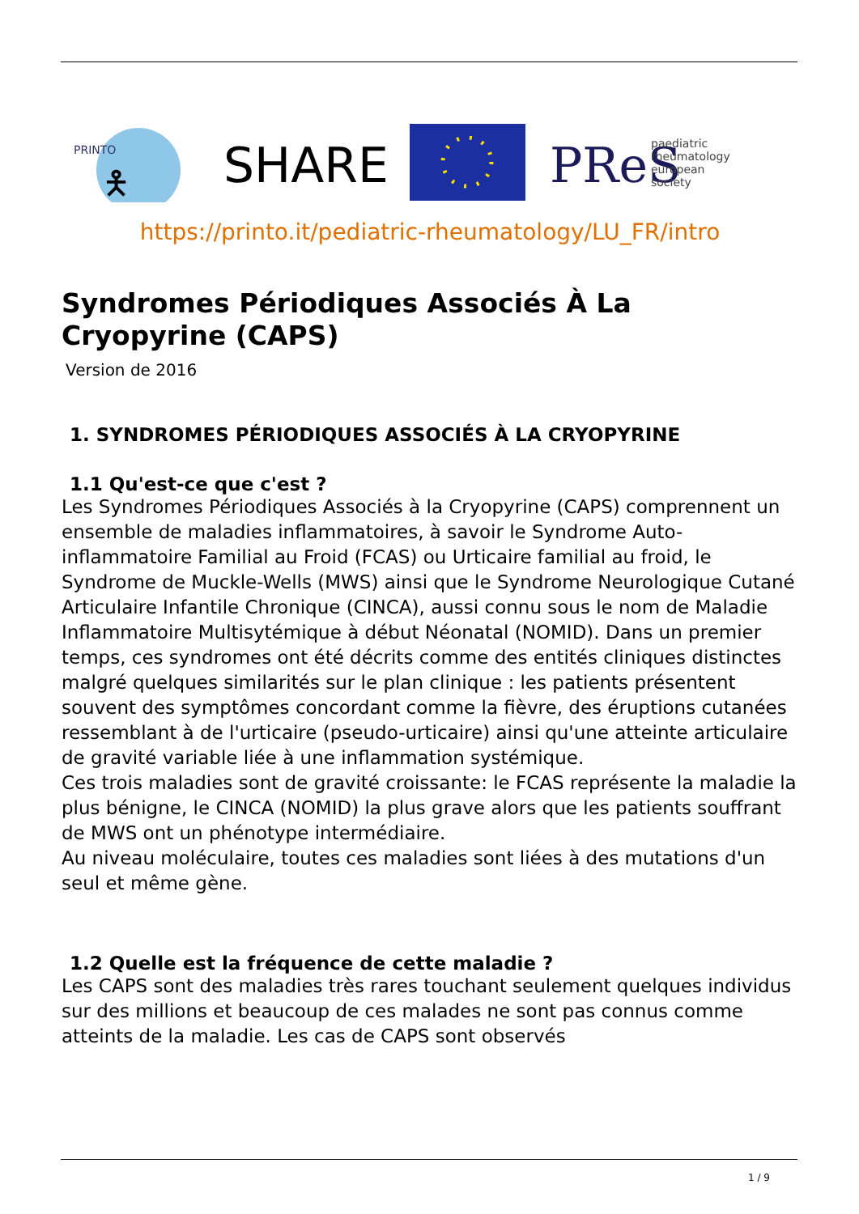PRINTO
🯅
SHARE
PReS
paediatric
rheumatology
european
society
https://printo.it/pediatric-rheumatology/LU_FR/intro
Syndromes Périodiques Associés À La Cryopyrine (CAPS)
Version de 2016
1. SYNDROMES PÉRIODIQUES ASSOCIÉS À LA CRYOPYRINE
1.1 Qu'est-ce que c'est ?
Les Syndromes Périodiques Associés à la Cryopyrine (CAPS) comprennent un ensemble de maladies inflammatoires, à savoir le Syndrome Auto-inflammatoire Familial au Froid (FCAS) ou Urticaire familial au froid, le Syndrome de Muckle-Wells (MWS) ainsi que le Syndrome Neurologique Cutané Articulaire Infantile Chronique (CINCA), aussi connu sous le nom de Maladie Inflammatoire Multisytémique à début Néonatal (NOMID). Dans un premier temps, ces syndromes ont été décrits comme des entités cliniques distinctes malgré quelques similarités sur le plan clinique : les patients présentent souvent des symptômes concordant comme la fièvre, des éruptions cutanées ressemblant à de l'urticaire (pseudo-urticaire) ainsi qu'une atteinte articulaire de gravité variable liée à une inflammation systémique.
Ces trois maladies sont de gravité croissante: le FCAS représente la maladie la plus bénigne, le CINCA (NOMID) la plus grave alors que les patients souffrant de MWS ont un phénotype intermédiaire.
Au niveau moléculaire, toutes ces maladies sont liées à des mutations d'un seul et même gène.
1.2 Quelle est la fréquence de cette maladie ?
Les CAPS sont des maladies très rares touchant seulement quelques individus sur des millions et beaucoup de ces malades ne sont pas connus comme atteints de la maladie. Les cas de CAPS sont observés
1 / 9